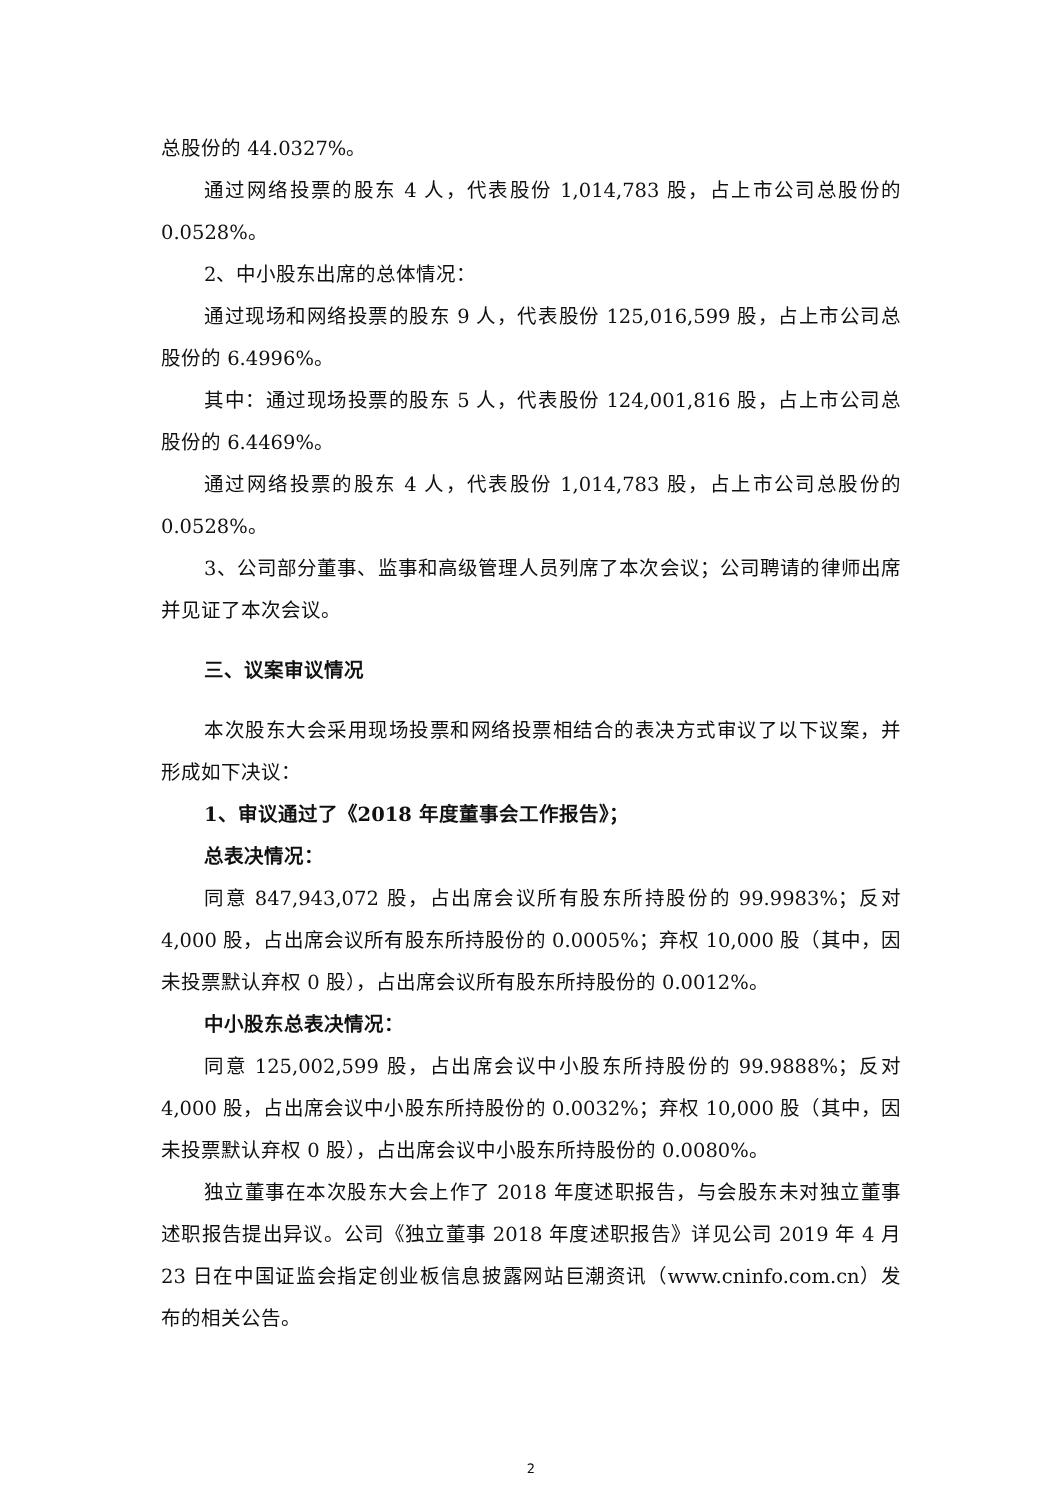总股份的 44.0327%。
通过网络投票的股东 4 人，代表股份 1,014,783 股，占上市公司总股份的 0.0528%。
2、中小股东出席的总体情况：
通过现场和网络投票的股东 9 人，代表股份 125,016,599 股，占上市公司总股份的 6.4996%。
其中：通过现场投票的股东 5 人，代表股份 124,001,816 股，占上市公司总股份的 6.4469%。
通过网络投票的股东 4 人，代表股份 1,014,783 股，占上市公司总股份的 0.0528%。
3、公司部分董事、监事和高级管理人员列席了本次会议；公司聘请的律师出席并见证了本次会议。
三、议案审议情况
本次股东大会采用现场投票和网络投票相结合的表决方式审议了以下议案，并形成如下决议：
1、审议通过了《2018 年度董事会工作报告》；
总表决情况：
同意 847,943,072 股，占出席会议所有股东所持股份的 99.9983%；反对 4,000 股，占出席会议所有股东所持股份的 0.0005%；弃权 10,000 股（其中，因未投票默认弃权 0 股），占出席会议所有股东所持股份的 0.0012%。
中小股东总表决情况：
同意 125,002,599 股，占出席会议中小股东所持股份的 99.9888%；反对 4,000 股，占出席会议中小股东所持股份的 0.0032%；弃权 10,000 股（其中，因未投票默认弃权 0 股），占出席会议中小股东所持股份的 0.0080%。
独立董事在本次股东大会上作了 2018 年度述职报告，与会股东未对独立董事述职报告提出异议。公司《独立董事 2018 年度述职报告》详见公司 2019 年 4 月 23 日在中国证监会指定创业板信息披露网站巨潮资讯（www.cninfo.com.cn）发布的相关公告。
2